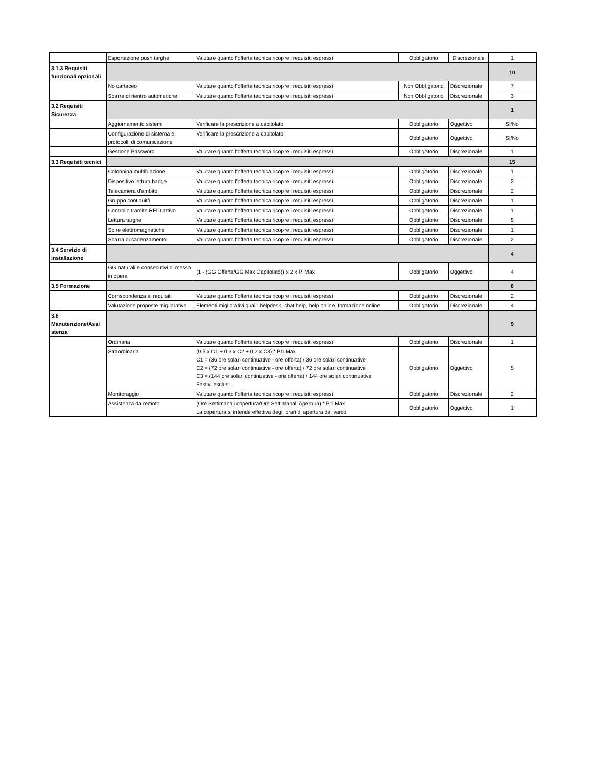| | Esportazione push targhe | Valutare quanto l'offerta tecnica ricopre i requisiti espressi | Obbligatorio | Discrezionale | 1 |
| 3.1.3 Requisiti funzionali opzionali | | | | | 10 |
| | No cartaceo | Valutare quanto l'offerta tecnica ricopre i requisiti espressi | Non Obbligatorio | Discrezionale | 7 |
| | Sbarre di rientro automatiche | Valutare quanto l'offerta tecnica ricopre i requisiti espressi | Non Obbligatorio | Discrezionale | 3 |
| 3.2 Requisiti Sicurezza | | | | | 1 |
| | Aggiornamento sistemi | Verificare la prescrizione a capitolato | Obbligatorio | Oggettivo | Sì/No |
| | Configurazione di sistema e protocolli di comunicazione | Verificare la prescrizione a capitolato | Obbligatorio | Oggettivo | Sì/No |
| | Gestione Password | Valutare quanto l'offerta tecnica ricopre i requisiti espressi | Obbligatorio | Discrezionale | 1 |
| 3.3 Requisiti tecnici | | | | | 15 |
| | Colonnina multifunzione | Valutare quanto l'offerta tecnica ricopre i requisiti espressi | Obbligatorio | Discrezionale | 1 |
| | Dispositivo lettura badge | Valutare quanto l'offerta tecnica ricopre i requisiti espressi | Obbligatorio | Discrezionale | 2 |
| | Telecamera d'ambito | Valutare quanto l'offerta tecnica ricopre i requisiti espressi | Obbligatorio | Discrezionale | 2 |
| | Gruppo continuità | Valutare quanto l'offerta tecnica ricopre i requisiti espressi | Obbligatorio | Discrezionale | 1 |
| | Controllo tramite RFID attivo | Valutare quanto l'offerta tecnica ricopre i requisiti espressi | Obbligatorio | Discrezionale | 1 |
| | Lettura targhe | Valutare quanto l'offerta tecnica ricopre i requisiti espressi | Obbligatorio | Discrezionale | 5 |
| | Spire elettromagnetiche | Valutare quanto l'offerta tecnica ricopre i requisiti espressi | Obbligatorio | Discrezionale | 1 |
| | Sbarra di cadenzamento | Valutare quanto l'offerta tecnica ricopre i requisiti espressi | Obbligatorio | Discrezionale | 2 |
| 3.4 Servizio di installazione | | | | | 4 |
| | GG naturali e consecutivi di messa in opera | (1 - (GG Offerta/GG Max Capitolato)) x 2 x P. Max | Obbligatorio | Oggettivo | 4 |
| 3.5 Formazione | | | | | 6 |
| | Corrispondenza ai requisiti | Valutare quanto l'offerta tecnica ricopre i requisiti espressi | Obbligatorio | Discrezionale | 2 |
| | Valutazione proposte migliorative | Elementi migliorativi quali: helpdesk, chat help, help online, formazione online | Obbligatorio | Discrezionale | 4 |
| 3.6 Manutenzione/Assi stenza | | | | | 9 |
| | Ordinaria | Valutare quanto l'offerta tecnica ricopre i requisiti espressi | Obbligatorio | Discrezionale | 1 |
| | Straordinaria | (0,5 x C1 + 0,3 x C2 + 0,2 x C3) * P.ti Max C1 = (36 ore solari continuative - ore offerta) / 36 ore solari continuative C2 = (72 ore solari continuative - ore offerta) / 72 ore solari continuative C3 = (144 ore solari continuative - ore offerta) / 144 ore solari continuative Festivi esclusi | Obbligatorio | Oggettivo | 5 |
| | Monitoraggio | Valutare quanto l'offerta tecnica ricopre i requisiti espressi | Obbligatorio | Discrezionale | 2 |
| | Assistenza da remoto | (Ore Settimanali copertura/Ore Settimanali Apertura) * P.ti Max La copertura si intende effettiva degli orari di apertura del varco | Obbligatorio | Oggettivo | 1 |